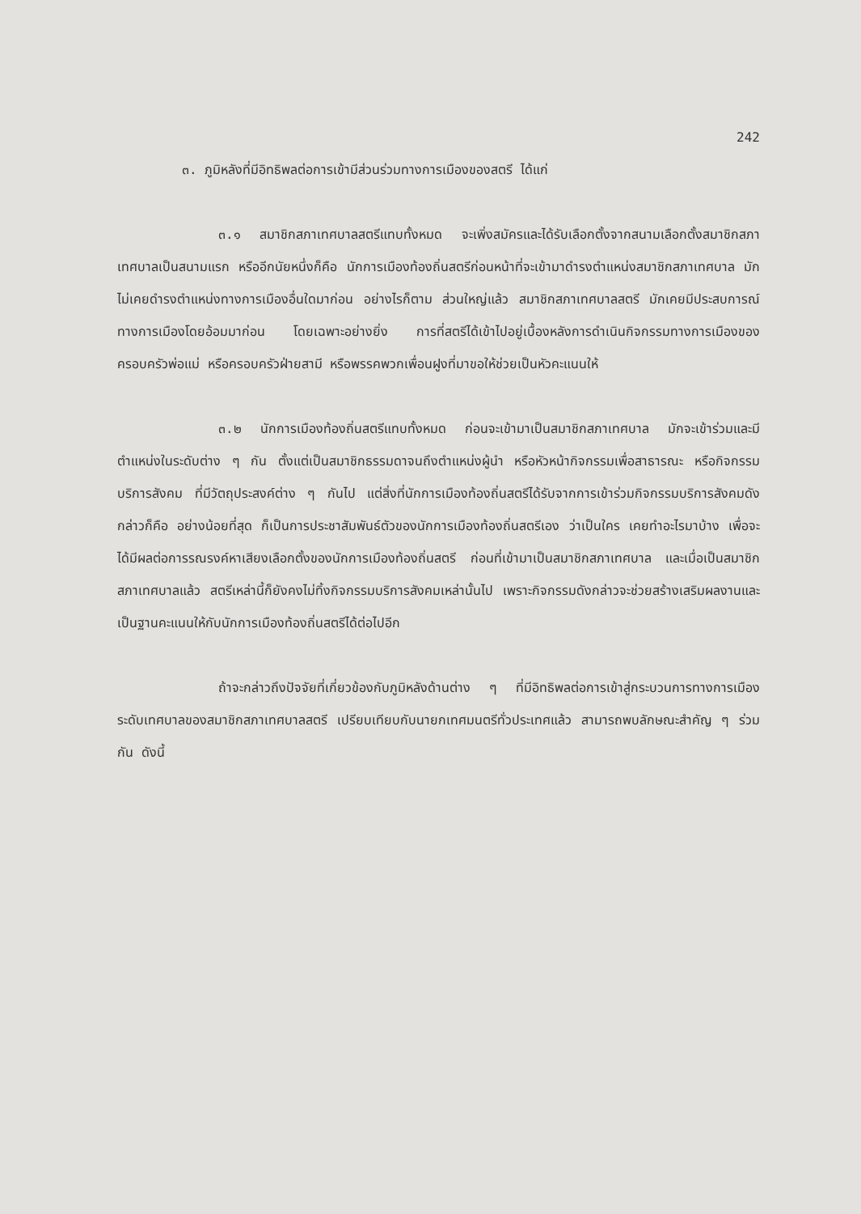242
๓. ภูมิหลังที่มีอิทธิพลต่อการเข้ามีส่วนร่วมทางการเมืองของสตรี ได้แก่
๓.๑ สมาชิกสภาเทศบาลสตรีแทบทั้งหมด จะเพิ่งสมัครและได้รับเลือกตั้งจากสนามเลือกตั้งสมาชิกสภาเทศบาลเป็นสนามแรก หรืออีกนัยหนึ่งก็คือ นักการเมืองท้องถิ่นสตรีก่อนหน้าที่จะเข้ามาดำรงตำแหน่งสมาชิกสภาเทศบาล มักไม่เคยดำรงตำแหน่งทางการเมืองอื่นใดมาก่อน อย่างไรก็ตาม ส่วนใหญ่แล้ว สมาชิกสภาเทศบาลสตรี มักเคยมีประสบการณ์ทางการเมืองโดยอ้อมมาก่อน โดยเฉพาะอย่างยิ่ง การที่สตรีได้เข้าไปอยู่เบื้องหลังการดำเนินกิจกรรมทางการเมืองของครอบครัวพ่อแม่ หรือครอบครัวฝ่ายสามี หรือพรรคพวกเพื่อนฝูงที่มาขอให้ช่วยเป็นหัวคะแนนให้
๓.๒ นักการเมืองท้องถิ่นสตรีแทบทั้งหมด ก่อนจะเข้ามาเป็นสมาชิกสภาเทศบาล มักจะเข้าร่วมและมีตำแหน่งในระดับต่าง ๆ กัน ตั้งแต่เป็นสมาชิกธรรมดาจนถึงตำแหน่งผู้นำ หรือหัวหน้ากิจกรรมเพื่อสาธารณะ หรือกิจกรรมบริการสังคม ที่มีวัตถุประสงค์ต่าง ๆ กันไป แต่สิ่งที่นักการเมืองท้องถิ่นสตรีได้รับจากการเข้าร่วมกิจกรรมบริการสังคมดังกล่าวก็คือ อย่างน้อยที่สุด ก็เป็นการประชาสัมพันธ์ตัวของนักการเมืองท้องถิ่นสตรีเอง ว่าเป็นใคร เคยทำอะไรมาบ้าง เพื่อจะได้มีผลต่อการรณรงค์หาเสียงเลือกตั้งของนักการเมืองท้องถิ่นสตรี ก่อนที่เข้ามาเป็นสมาชิกสภาเทศบาล และเมื่อเป็นสมาชิกสภาเทศบาลแล้ว สตรีเหล่านี้ก็ยังคงไม่ทิ้งกิจกรรมบริการสังคมเหล่านั้นไป เพราะกิจกรรมดังกล่าวจะช่วยสร้างเสริมผลงานและเป็นฐานคะแนนให้กับนักการเมืองท้องถิ่นสตรีได้ต่อไปอีก
ถ้าจะกล่าวถึงปัจจัยที่เกี่ยวข้องกับภูมิหลังด้านต่าง ๆ ที่มีอิทธิพลต่อการเข้าสู่กระบวนการทางการเมืองระดับเทศบาลของสมาชิกสภาเทศบาลสตรี เปรียบเทียบกับนายกเทศมนตรีทั่วประเทศแล้ว สามารถพบลักษณะสำคัญ ๆ ร่วมกัน ดังนี้